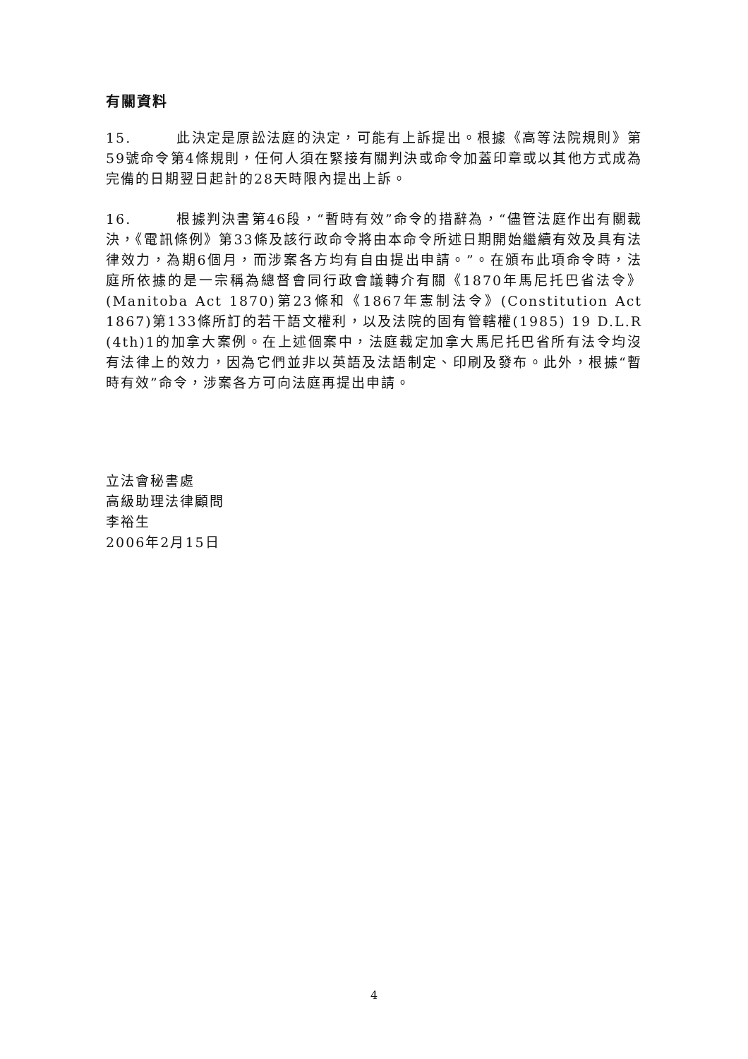有關資料
15. 此決定是原訟法庭的決定，可能有上訴提出。根據《高等法院規則》第59號命令第4條規則，任何人須在緊接有關判決或命令加蓋印章或以其他方式成為完備的日期翌日起計的28天時限內提出上訴。
16. 根據判決書第46段，“暫時有效”命令的措辭為，“儘管法庭作出有關裁決，《電訊條例》第33條及該行政命令將由本命令所述日期開始繼續有效及具有法律效力，為期6個月，而涉案各方均有自由提出申請。”。在頒布此項命令時，法庭所依據的是一宗稱為總督會同行政會議轉介有關《1870年馬尼托巴省法令》(Manitoba Act 1870)第23條和《1867年憲制法令》(Constitution Act 1867)第133條所訂的若干語文權利，以及法院的固有管轄權(1985) 19 D.L.R (4th)1的加拿大案例。在上述個案中，法庭裁定加拿大馬尼托巴省所有法令均沒有法律上的效力，因為它們並非以英語及法語制定、印刷及發布。此外，根據“暫時有效”命令，涉案各方可向法庭再提出申請。
立法會秘書處
高級助理法律顧問
李裕生
2006年2月15日
4